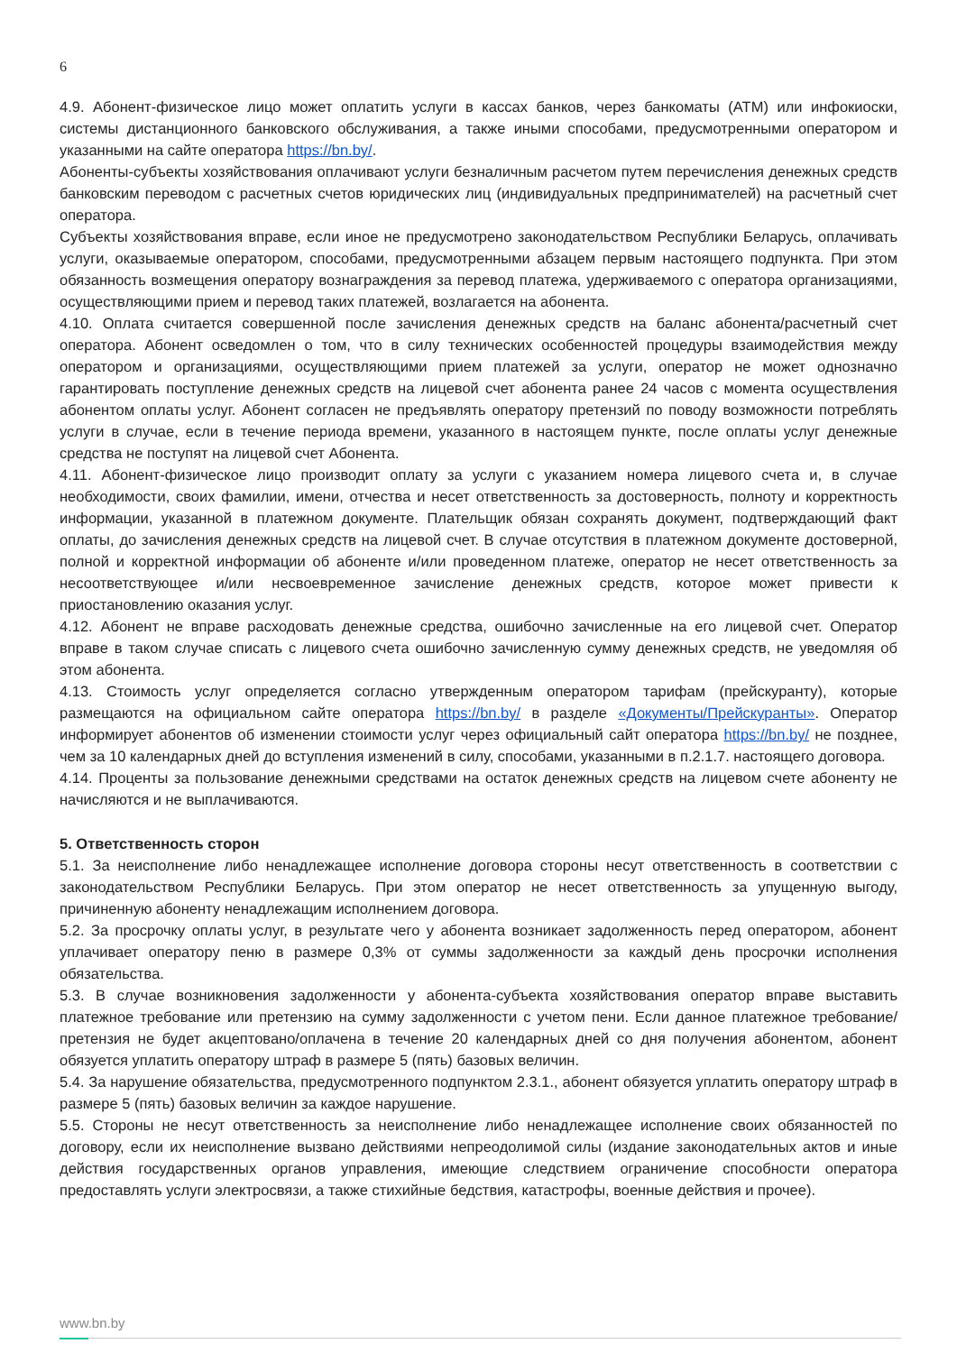6
4.9. Абонент-физическое лицо может оплатить услуги в кассах банков, через банкоматы (ATM) или инфокиоски, системы дистанционного банковского обслуживания, а также иными способами, предусмотренными оператором и указанными на сайте оператора https://bn.by/.
Абоненты-субъекты хозяйствования оплачивают услуги безналичным расчетом путем перечисления денежных средств банковским переводом с расчетных счетов юридических лиц (индивидуальных предпринимателей) на расчетный счет оператора.
Субъекты хозяйствования вправе, если иное не предусмотрено законодательством Республики Беларусь, оплачивать услуги, оказываемые оператором, способами, предусмотренными абзацем первым настоящего подпункта. При этом обязанность возмещения оператору вознаграждения за перевод платежа, удерживаемого с оператора организациями, осуществляющими прием и перевод таких платежей, возлагается на абонента.
4.10. Оплата считается совершенной после зачисления денежных средств на баланс абонента/расчетный счет оператора. Абонент осведомлен о том, что в силу технических особенностей процедуры взаимодействия между оператором и организациями, осуществляющими прием платежей за услуги, оператор не может однозначно гарантировать поступление денежных средств на лицевой счет абонента ранее 24 часов с момента осуществления абонентом оплаты услуг. Абонент согласен не предъявлять оператору претензий по поводу возможности потреблять услуги в случае, если в течение периода времени, указанного в настоящем пункте, после оплаты услуг денежные средства не поступят на лицевой счет Абонента.
4.11. Абонент-физическое лицо производит оплату за услуги с указанием номера лицевого счета и, в случае необходимости, своих фамилии, имени, отчества и несет ответственность за достоверность, полноту и корректность информации, указанной в платежном документе. Плательщик обязан сохранять документ, подтверждающий факт оплаты, до зачисления денежных средств на лицевой счет. В случае отсутствия в платежном документе достоверной, полной и корректной информации об абоненте и/или проведенном платеже, оператор не несет ответственность за несоответствующее и/или несвоевременное зачисление денежных средств, которое может привести к приостановлению оказания услуг.
4.12. Абонент не вправе расходовать денежные средства, ошибочно зачисленные на его лицевой счет. Оператор вправе в таком случае списать с лицевого счета ошибочно зачисленную сумму денежных средств, не уведомляя об этом абонента.
4.13. Стоимость услуг определяется согласно утвержденным оператором тарифам (прейскуранту), которые размещаются на официальном сайте оператора https://bn.by/ в разделе «Документы/Прейскуранты». Оператор информирует абонентов об изменении стоимости услуг через официальный сайт оператора https://bn.by/ не позднее, чем за 10 календарных дней до вступления изменений в силу, способами, указанными в п.2.1.7. настоящего договора.
4.14. Проценты за пользование денежными средствами на остаток денежных средств на лицевом счете абоненту не начисляются и не выплачиваются.
5. Ответственность сторон
5.1. За неисполнение либо ненадлежащее исполнение договора стороны несут ответственность в соответствии с законодательством Республики Беларусь. При этом оператор не несет ответственность за упущенную выгоду, причиненную абоненту ненадлежащим исполнением договора.
5.2. За просрочку оплаты услуг, в результате чего у абонента возникает задолженность перед оператором, абонент уплачивает оператору пеню в размере 0,3% от суммы задолженности за каждый день просрочки исполнения обязательства.
5.3. В случае возникновения задолженности у абонента-субъекта хозяйствования оператор вправе выставить платежное требование или претензию на сумму задолженности с учетом пени. Если данное платежное требование/претензия не будет акцептовано/оплачена в течение 20 календарных дней со дня получения абонентом, абонент обязуется уплатить оператору штраф в размере 5 (пять) базовых величин.
5.4. За нарушение обязательства, предусмотренного подпунктом 2.3.1., абонент обязуется уплатить оператору штраф в размере 5 (пять) базовых величин за каждое нарушение.
5.5. Стороны не несут ответственность за неисполнение либо ненадлежащее исполнение своих обязанностей по договору, если их неисполнение вызвано действиями непреодолимой силы (издание законодательных актов и иные действия государственных органов управления, имеющие следствием ограничение способности оператора предоставлять услуги электросвязи, а также стихийные бедствия, катастрофы, военные действия и прочее).
www.bn.by